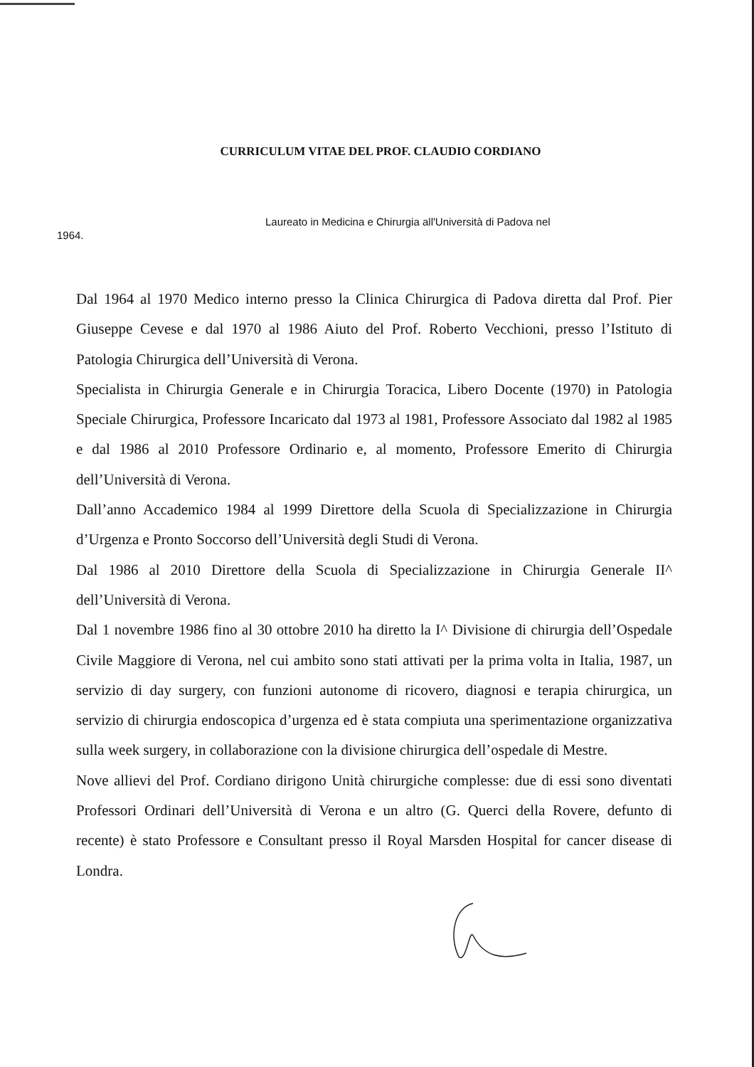CURRICULUM VITAE DEL PROF. CLAUDIO CORDIANO
Laureato in Medicina e Chirurgia all'Università di Padova nel
1964.
Dal 1964 al 1970 Medico interno presso la Clinica Chirurgica di Padova diretta dal Prof. Pier Giuseppe Cevese e dal 1970 al 1986 Aiuto del Prof. Roberto Vecchioni, presso l’Istituto di Patologia Chirurgica dell’Università di Verona.
Specialista in Chirurgia Generale e in Chirurgia Toracica, Libero Docente (1970) in Patologia Speciale Chirurgica, Professore Incaricato dal 1973 al 1981, Professore Associato dal 1982 al 1985 e dal 1986 al 2010 Professore Ordinario e, al momento, Professore Emerito di Chirurgia dell’Università di Verona.
Dall’anno Accademico 1984 al 1999 Direttore della Scuola di Specializzazione in Chirurgia d’Urgenza e Pronto Soccorso dell’Università degli Studi di Verona.
Dal 1986 al 2010 Direttore della Scuola di Specializzazione in Chirurgia Generale II^ dell’Università di Verona.
Dal 1 novembre 1986 fino al 30 ottobre 2010 ha diretto la I^ Divisione di chirurgia dell’Ospedale Civile Maggiore di Verona, nel cui ambito sono stati attivati per la prima volta in Italia, 1987, un servizio di day surgery, con funzioni autonome di ricovero, diagnosi e terapia chirurgica, un servizio di chirurgia endoscopica d’urgenza ed è stata compiuta una sperimentazione organizzativa sulla week surgery, in collaborazione con la divisione chirurgica dell’ospedale di Mestre.
Nove allievi del Prof. Cordiano dirigono Unità chirurgiche complesse: due di essi sono diventati Professori Ordinari dell’Università di Verona e un altro (G. Querci della Rovere, defunto di recente) è stato Professore e Consultant presso il Royal Marsden Hospital for cancer disease di Londra.